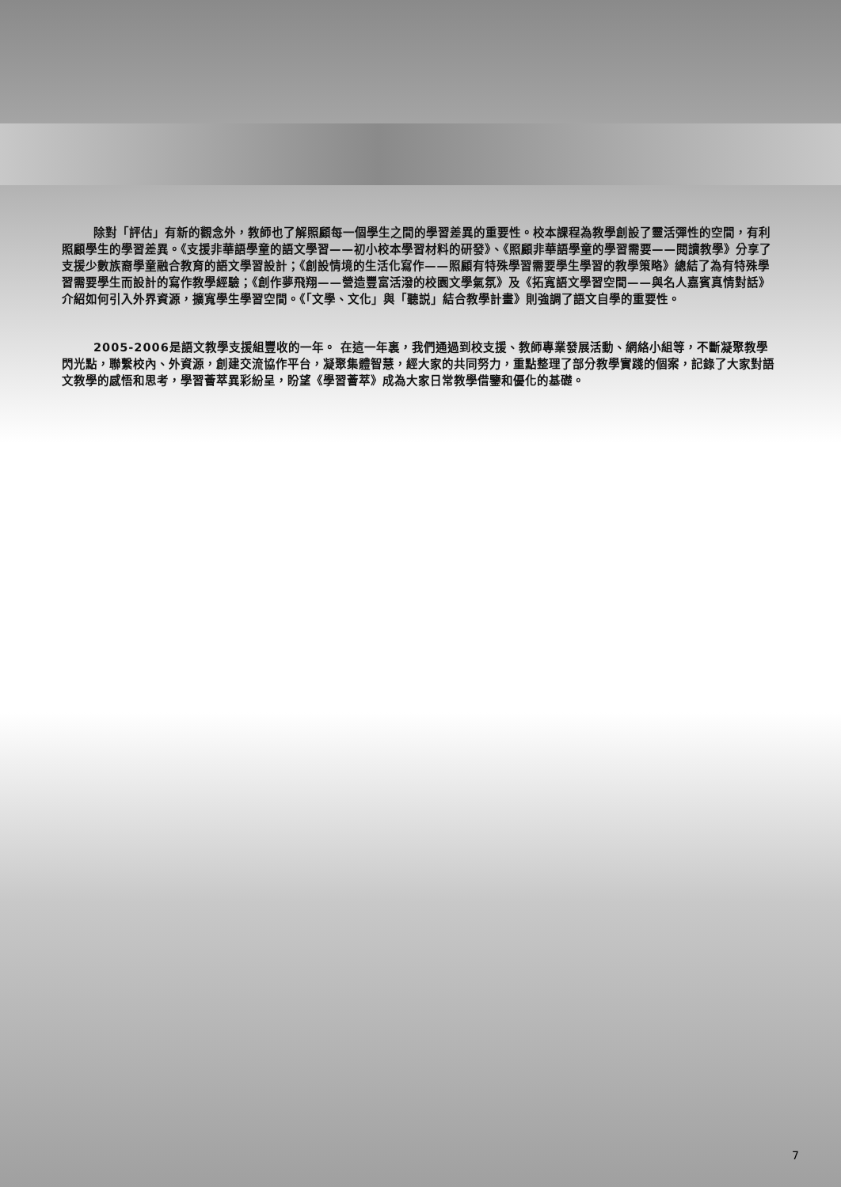除對「評估」有新的觀念外，教師也了解照顧每一個學生之間的學習差異的重要性。校本課程為教學創設了靈活彈性的空間，有利照顧學生的學習差異。《支援非華語學童的語文學習——初小校本學習材料的研發》、《照顧非華語學童的學習需要——閱讀教學》分享了支援少數族裔學童融合教育的語文學習設計；《創設情境的生活化寫作——照顧有特殊學習需要學生學習的教學策略》總結了為有特殊學習需要學生而設計的寫作教學經驗；《創作夢飛翔——營造豐富活潑的校園文學氣氛》及《拓寬語文學習空間——與名人嘉賓真情對話》介紹如何引入外界資源，擴寬學生學習空間。《「文學、文化」與「聽説」結合教學計畫》則強調了語文自學的重要性。
2005-2006是語文教學支援組豐收的一年。 在這一年裏，我們通過到校支援、教師專業發展活動、網絡小組等，不斷凝聚教學閃光點，聯繫校內、外資源，創建交流協作平台，凝聚集體智慧，經大家的共同努力，重點整理了部分教學實踐的個案，記錄了大家對語文教學的感悟和思考，學習薈萃異彩紛呈，盼望《學習薈萃》成為大家日常教學借鑒和優化的基礎。
7